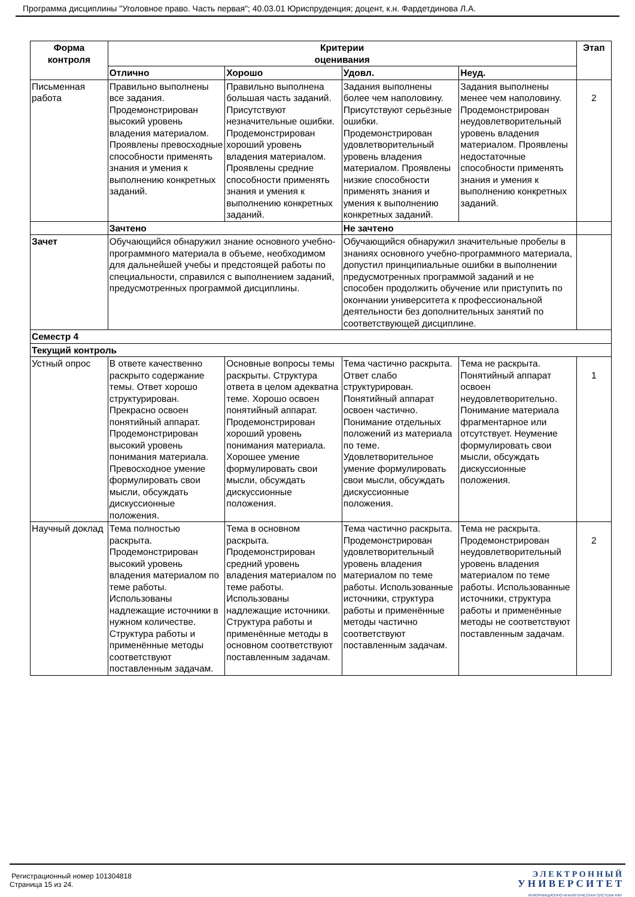Программа дисциплины "Уголовное право. Часть первая"; 40.03.01 Юриспруденция; доцент, к.н. Фардетдинова Л.А.
| Форма контроля | Критерии оценивания | | | | Этап |
| --- | --- | --- | --- | --- | --- |
| | Отлично | Хорошо | Удовл. | Неуд. | |
| Письменная работа | Правильно выполнены все задания. Продемонстрирован высокий уровень владения материалом. Проявлены превосходные способности применять знания и умения к выполнению конкретных заданий. | Правильно выполнена большая часть заданий. Присутствуют незначительные ошибки. Продемонстрирован хороший уровень владения материалом. Проявлены средние способности применять знания и умения к выполнению конкретных заданий. | Задания выполнены более чем наполовину. Присутствуют серьёзные ошибки. Продемонстрирован удовлетворительный уровень владения материалом. Проявлены низкие способности применять знания и умения к выполнению конкретных заданий. | Задания выполнены менее чем наполовину. Продемонстрирован неудовлетворительный уровень владения материалом. Проявлены недостаточные способности применять знания и умения к выполнению конкретных заданий. | 2 |
| | Зачтено | | Не зачтено | | |
| Зачет | Обучающийся обнаружил знание основного учебно-программного материала в объеме, необходимом для дальнейшей учебы и предстоящей работы по специальности, справился с выполнением заданий, предусмотренных программой дисциплины. | | Обучающийся обнаружил значительные пробелы в знаниях основного учебно-программного материала, допустил принципиальные ошибки в выполнении предусмотренных программой заданий и не способен продолжить обучение или приступить по окончании университета к профессиональной деятельности без дополнительных занятий по соответствующей дисциплине. | | |
| Семестр 4 | | | | | |
| Текущий контроль | | | | | |
| Устный опрос | В ответе качественно раскрыто содержание темы. Ответ хорошо структурирован. Прекрасно освоен понятийный аппарат. Продемонстрирован высокий уровень понимания материала. Превосходное умение формулировать свои мысли, обсуждать дискуссионные положения. | Основные вопросы темы раскрыты. Структура ответа в целом адекватна теме. Хорошо освоен понятийный аппарат. Продемонстрирован хороший уровень понимания материала. Хорошее умение формулировать свои мысли, обсуждать дискуссионные положения. | Тема частично раскрыта. Ответ слабо структурирован. Понятийный аппарат освоен частично. Понимание отдельных положений из материала по теме. Удовлетворительное умение формулировать свои мысли, обсуждать дискуссионные положения. | Тема не раскрыта. Понятийный аппарат освоен неудовлетворительно. Понимание материала фрагментарное или отсутствует. Неумение формулировать свои мысли, обсуждать дискуссионные положения. | 1 |
| Научный доклад | Тема полностью раскрыта. Продемонстрирован высокий уровень владения материалом по теме работы. Использованы надлежащие источники в нужном количестве. Структура работы и применённые методы соответствуют поставленным задачам. | Тема в основном раскрыта. Продемонстрирован средний уровень владения материалом по теме работы. Использованы надлежащие источники. Структура работы и применённые методы в основном соответствуют поставленным задачам. | Тема частично раскрыта. Продемонстрирован удовлетворительный уровень владения материалом по теме работы. Использованные источники, структура работы и применённые методы частично соответствуют поставленным задачам. | Тема не раскрыта. Продемонстрирован неудовлетворительный уровень владения материалом по теме работы. Использованные источники, структура работы и применённые методы не соответствуют поставленным задачам. | 2 |
Регистрационный номер 101304818
Страница 15 из 24.
Э Л Е К Т Р О Н Н Ы Й
У Н И В Е Р С И Т Е Т
ИНФОРМАЦИОННО-АНАЛИТИЧЕСКАЯ СИСТЕМА КФУ